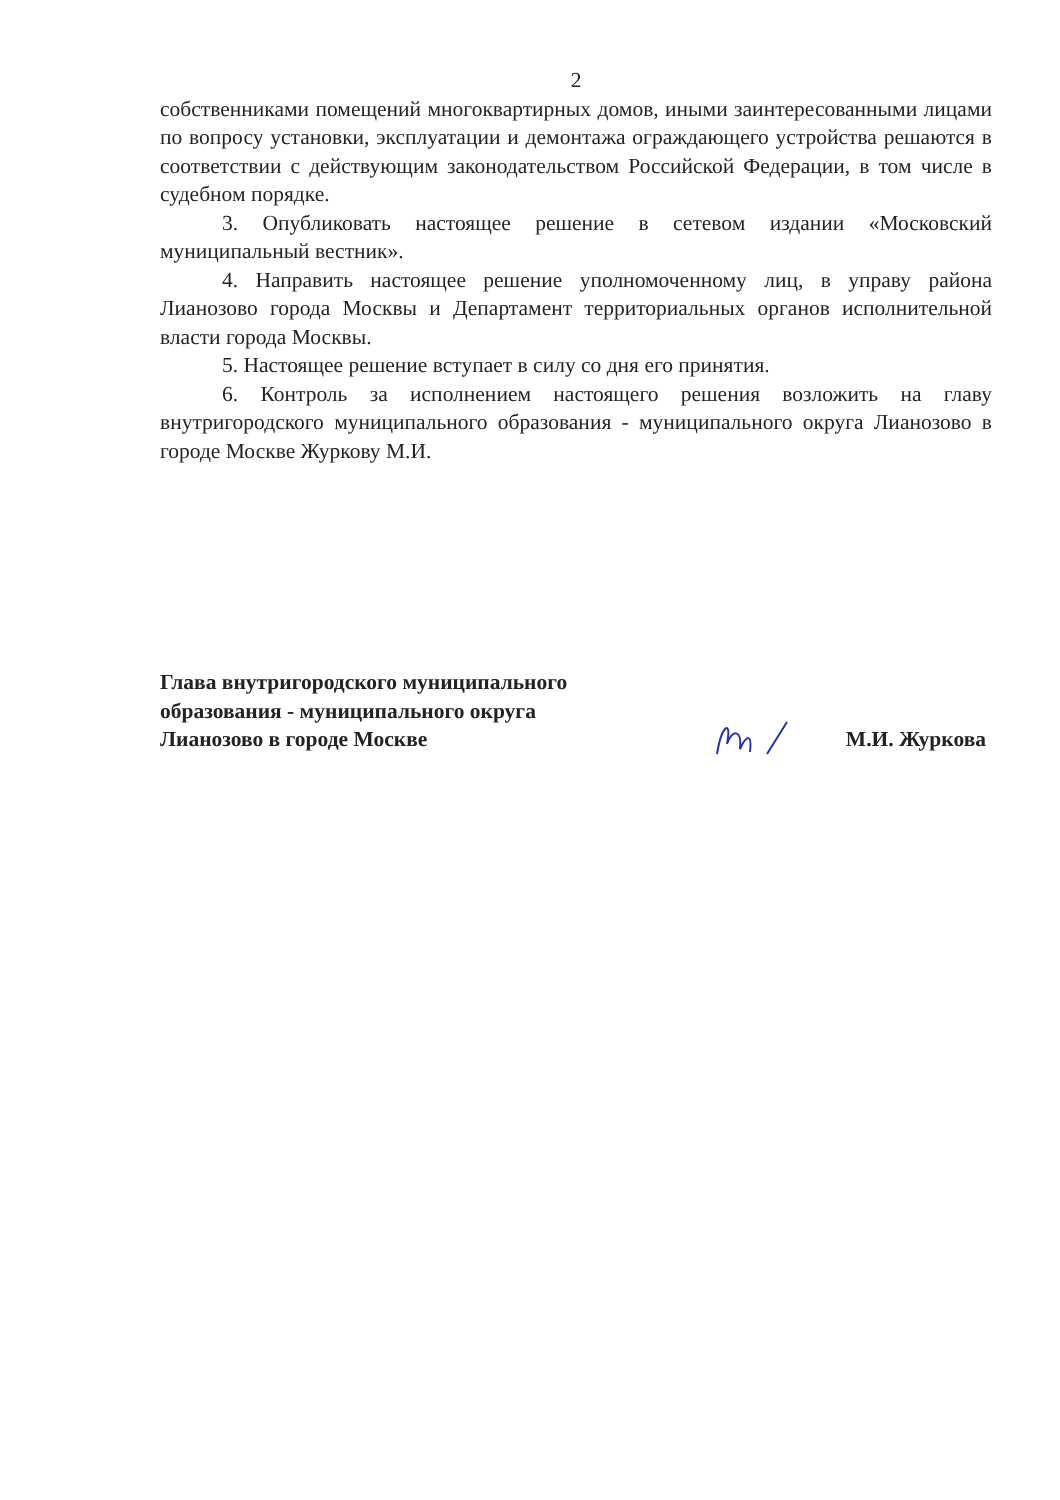2
собственниками помещений многоквартирных домов, иными заинтересованными лицами по вопросу установки, эксплуатации и демонтажа ограждающего устройства решаются в соответствии с действующим законодательством Российской Федерации, в том числе в судебном порядке.
3. Опубликовать настоящее решение в сетевом издании «Московский муниципальный вестник».
4. Направить настоящее решение уполномоченному лиц, в управу района Лианозово города Москвы и Департамент территориальных органов исполнительной власти города Москвы.
5. Настоящее решение вступает в силу со дня его принятия.
6. Контроль за исполнением настоящего решения возложить на главу внутригородского муниципального образования - муниципального округа Лианозово в городе Москве Журкову М.И.
Глава внутригородского муниципального
образования - муниципального округа
Лианозово в городе Москве
М.И. Журкова